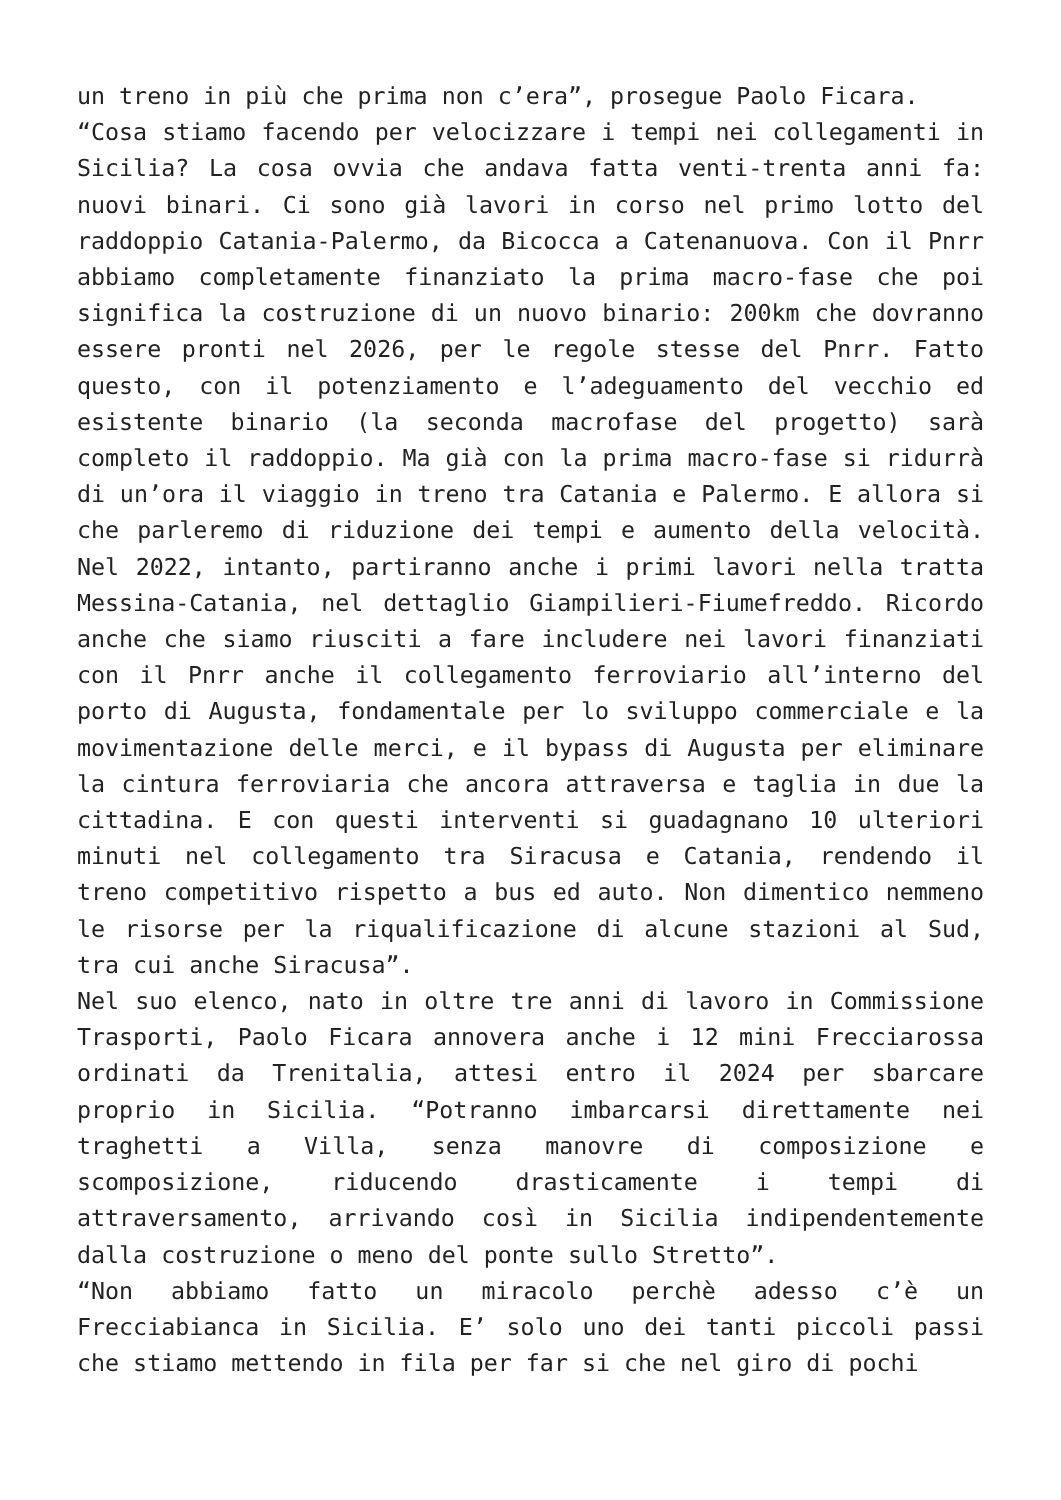un treno in più che prima non c’era”, prosegue Paolo Ficara.
“Cosa stiamo facendo per velocizzare i tempi nei collegamenti in Sicilia? La cosa ovvia che andava fatta venti-trenta anni fa: nuovi binari. Ci sono già lavori in corso nel primo lotto del raddoppio Catania-Palermo, da Bicocca a Catenanuova. Con il Pnrr abbiamo completamente finanziato la prima macro-fase che poi significa la costruzione di un nuovo binario: 200km che dovranno essere pronti nel 2026, per le regole stesse del Pnrr. Fatto questo, con il potenziamento e l’adeguamento del vecchio ed esistente binario (la seconda macrofase del progetto) sarà completo il raddoppio. Ma già con la prima macro-fase si ridurrà di un’ora il viaggio in treno tra Catania e Palermo. E allora si che parleremo di riduzione dei tempi e aumento della velocità. Nel 2022, intanto, partiranno anche i primi lavori nella tratta Messina-Catania, nel dettaglio Giampilieri-Fiumefreddo. Ricordo anche che siamo riusciti a fare includere nei lavori finanziati con il Pnrr anche il collegamento ferroviario all’interno del porto di Augusta, fondamentale per lo sviluppo commerciale e la movimentazione delle merci, e il bypass di Augusta per eliminare la cintura ferroviaria che ancora attraversa e taglia in due la cittadina. E con questi interventi si guadagnano 10 ulteriori minuti nel collegamento tra Siracusa e Catania, rendendo il treno competitivo rispetto a bus ed auto. Non dimentico nemmeno le risorse per la riqualificazione di alcune stazioni al Sud, tra cui anche Siracusa”.
Nel suo elenco, nato in oltre tre anni di lavoro in Commissione Trasporti, Paolo Ficara annovera anche i 12 mini Frecciarossa ordinati da Trenitalia, attesi entro il 2024 per sbarcare proprio in Sicilia. “Potranno imbarcarsi direttamente nei traghetti a Villa, senza manovre di composizione e scomposizione, riducendo drasticamente i tempi di attraversamento, arrivando così in Sicilia indipendentemente dalla costruzione o meno del ponte sullo Stretto”.
“Non abbiamo fatto un miracolo perchè adesso c’è un Frecciabianca in Sicilia. E’ solo uno dei tanti piccoli passi che stiamo mettendo in fila per far si che nel giro di pochi